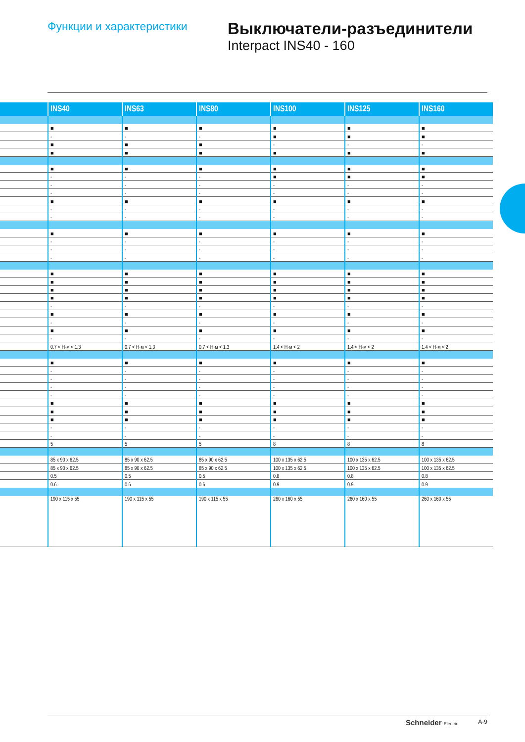Функции и характеристики
Выключатели-разъединители
Interpact INS40 - 160
| | INS40 | INS63 | INS80 | INS100 | INS125 | INS160 |
| --- | --- | --- | --- | --- | --- | --- |
| | ■ | ■ | ■ | ■ | ■ | ■ |
| | - | - | - | ■ | ■ | ■ |
| | ■ | ■ | ■ | - | - | - |
| | ■ | ■ | ■ | ■ | ■ | ■ |
| | ■ | ■ | ■ | ■ | ■ | ■ |
| | - | - | - | ■ | ■ | ■ |
| | - | - | - | - | - | - |
| | - | - | - | - | - | - |
| | ■ | ■ | ■ | ■ | ■ | ■ |
| | - | - | - | - | - | - |
| | - | - | - | - | - | - |
| | ■ | ■ | ■ | ■ | ■ | ■ |
| | - | - | - | - | - | - |
| | - | - | - | - | - | - |
| | - | - | - | - | - | - |
| | ■ | ■ | ■ | ■ | ■ | ■ |
| | ■ | ■ | ■ | ■ | ■ | ■ |
| | ■ | ■ | ■ | ■ | ■ | ■ |
| | ■ | ■ | ■ | ■ | ■ | ■ |
| | - | - | - | - | - | - |
| | ■ | ■ | ■ | ■ | ■ | ■ |
| | - | - | - | - | - | - |
| | ■ | ■ | ■ | ■ | ■ | ■ |
| | - | - | - | - | - | - |
| | 0.7 < Н·м < 1.3 | 0.7 < Н·м < 1.3 | 0.7 < Н·м < 1.3 | 1.4 < Н·м < 2 | 1.4 < Н·м < 2 | 1.4 < Н·м < 2 |
| | ■ | ■ | ■ | ■ | ■ | ■ |
| | - | - | - | - | - | - |
| | - | - | - | - | - | - |
| | - | - | - | - | - | - |
| | - | - | - | - | - | - |
| | ■ | ■ | ■ | ■ | ■ | ■ |
| | ■ | ■ | ■ | ■ | ■ | ■ |
| | ■ | ■ | ■ | ■ | ■ | ■ |
| | - | - | - | - | - | - |
| | - | - | - | - | - | - |
| | 5 | 5 | 5 | 8 | 8 | 8 |
| | 85 x 90 x 62.5 | 85 x 90 x 62.5 | 85 x 90 x 62.5 | 100 x 135 x 62.5 | 100 x 135 x 62.5 | 100 x 135 x 62.5 |
| | 85 x 90 x 62.5 | 85 x 90 x 62.5 | 85 x 90 x 62.5 | 100 x 135 x 62.5 | 100 x 135 x 62.5 | 100 x 135 x 62.5 |
| | 0.5 | 0.5 | 0.5 | 0.8 | 0.8 | 0.8 |
| | 0.6 | 0.6 | 0.6 | 0.9 | 0.9 | 0.9 |
| | 190 x 115 x 55 | 190 x 115 x 55 | 190 x 115 x 55 | 260 x 160 x 55 | 260 x 160 x 55 | 260 x 160 x 55 |
Schneider Electric
A-9